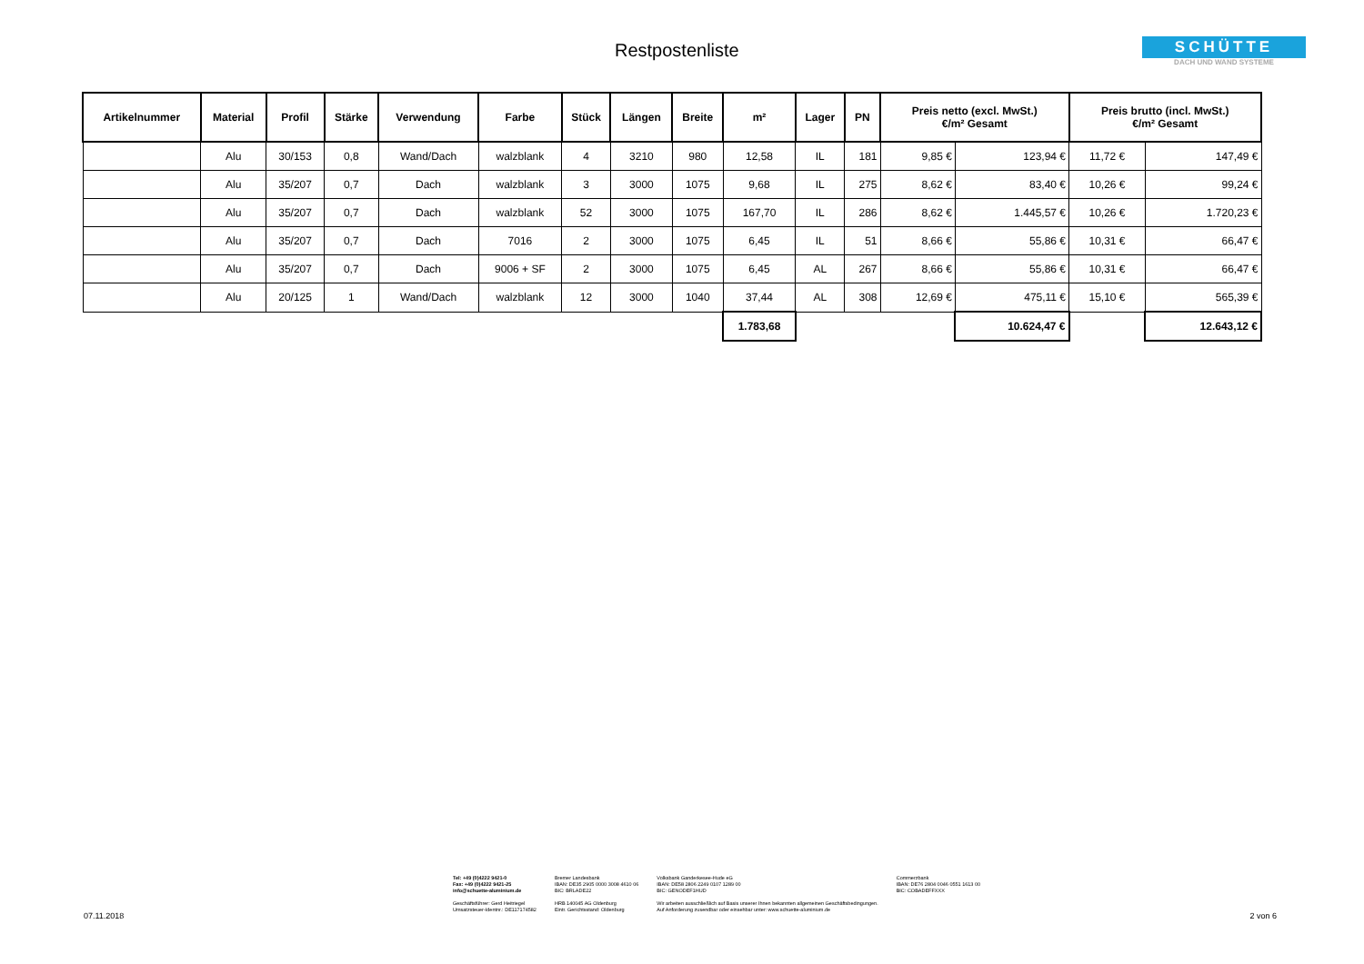Restpostenliste
SCHÜTTE
DACH UND WAND SYSTEME
| Artikelnummer | Material | Profil | Stärke | Verwendung | Farbe | Stück | Längen | Breite | m² | Lager | PN | Preis netto (excl. MwSt.) €/m² Gesamt | | Preis brutto (incl. MwSt.) €/m² Gesamt | |
| --- | --- | --- | --- | --- | --- | --- | --- | --- | --- | --- | --- | --- | --- | --- | --- |
| | Alu | 30/153 | 0,8 | Wand/Dach | walzblank | 4 | 3210 | 980 | 12,58 | IL | 181 | 9,85 € | 123,94 € | 11,72 € | 147,49 € |
| | Alu | 35/207 | 0,7 | Dach | walzblank | 3 | 3000 | 1075 | 9,68 | IL | 275 | 8,62 € | 83,40 € | 10,26 € | 99,24 € |
| | Alu | 35/207 | 0,7 | Dach | walzblank | 52 | 3000 | 1075 | 167,70 | IL | 286 | 8,62 € | 1.445,57 € | 10,26 € | 1.720,23 € |
| | Alu | 35/207 | 0,7 | Dach | 7016 | 2 | 3000 | 1075 | 6,45 | IL | 51 | 8,66 € | 55,86 € | 10,31 € | 66,47 € |
| | Alu | 35/207 | 0,7 | Dach | 9006 + SF | 2 | 3000 | 1075 | 6,45 | AL | 267 | 8,66 € | 55,86 € | 10,31 € | 66,47 € |
| | Alu | 20/125 | 1 | Wand/Dach | walzblank | 12 | 3000 | 1040 | 37,44 | AL | 308 | 12,69 € | 475,11 € | 15,10 € | 565,39 € |
| | | | | | | | | | 1.783,68 | | | | 10.624,47 € | | 12.643,12 € |
Tel: +49 (0)4222 9421-0
Fax: +49 (0)4222 9421-25
info@schuette-aluminium.de
Geschäftsführer: Gerd Heitriegel
Umsatzsteuer-Identnr.: DE117174582
Bremer Landesbank
IBAN: DE35 2905 0000 3008 4610 06
BIC: BRLADE22
HRB 140045 AG Oldenburg
Eintr. Gerichtsstand: Oldenburg
Volksbank Ganderkesee-Hude eG
IBAN: DE58 2806 2249 0107 1289 00
BIC: GENODEF1HUD
Wir arbeiten ausschließlich auf Basis unserer Ihnen bekannten allgemeinen Geschäftsbedingungen.
Auf Anforderung zusendbar oder einsehbar unter: www.schuette-aluminium.de
Commerzbank
IBAN: DE76 2804 0046 0551 1613 00
BIC: COBADEFFXXX
07.11.2018 2 von 6